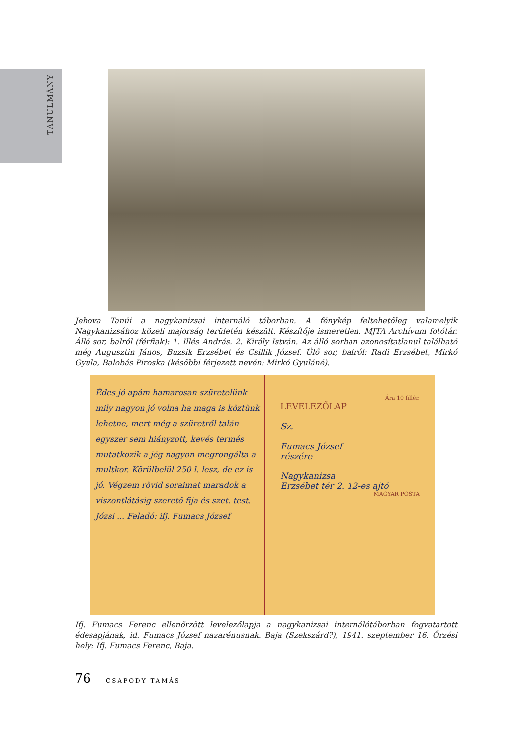TANULMÁNY
Jehova Tanúi a nagykanizsai internáló táborban. A fénykép feltehetőleg valamelyik Nagykanizsához közeli majorság területén készült. Készítője ismeretlen. MJTA Archívum fotótár. Álló sor, balról (férfiak): 1. Illés András. 2. Király István. Az álló sorban azonosítatlanul található még Augusztin János, Buzsik Erzsébet és Csillik József. Ülő sor, balról: Radi Erzsébet, Mirkó Gyula, Balobás Piroska (későbbi férjezett nevén: Mirkó Gyuláné).
Édes jó apám hamarosan szüretelünk mily nagyon jó volna ha maga is köztünk lehetne, mert még a szüretről talán egyszer sem hiányzott, kevés termés mutatkozik a jég nagyon megrongálta a multkor. Körülbelül 250 l. lesz, de ez is jó. Végzem rövid soraimat maradok a viszontlátásig szerető fija és szet. test. Józsi ... Feladó: ifj. Fumacs József
Ára 10 fillér.
LEVELEZŐLAP
Sz.
Fumacs József
részére
Nagykanizsa
Erzsébet tér 2. 12-es ajtó
MAGYAR POSTA
Ifj. Fumacs Ferenc ellenőrzött levelezőlapja a nagykanizsai internálótáborban fogvatartott édesapjának, id. Fumacs József nazarénusnak. Baja (Szekszárd?), 1941. szeptember 16. Őrzési hely: Ifj. Fumacs Ferenc, Baja.
76 CSAPODY TAMÁS